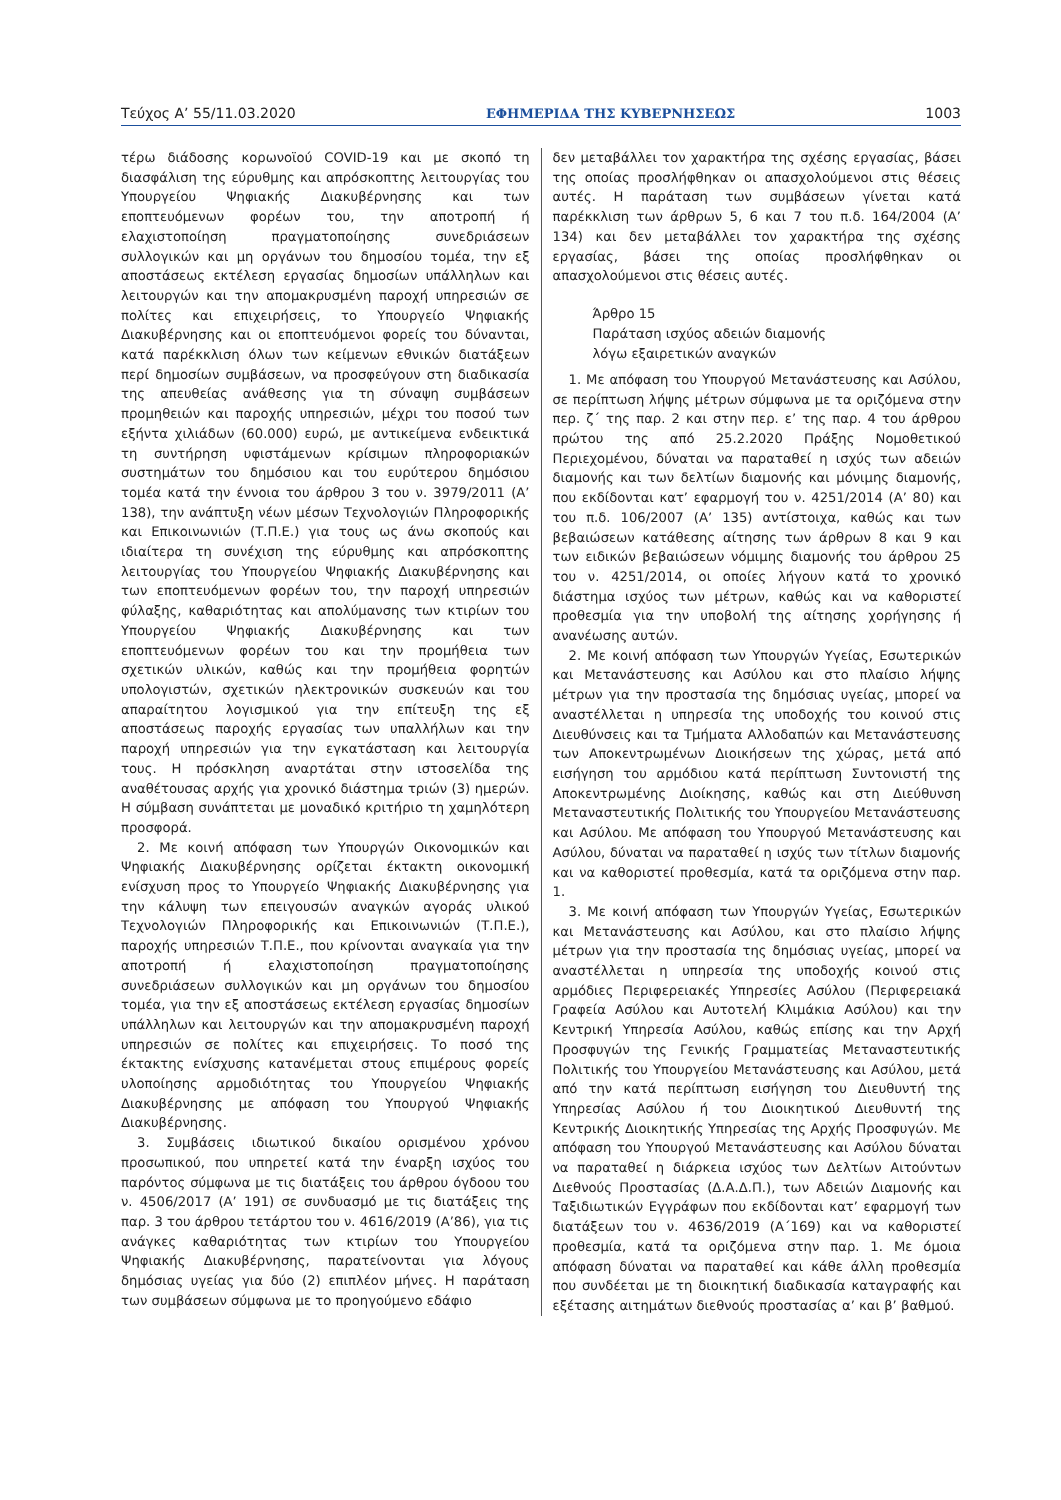Τεύχος Α’ 55/11.03.2020 ΕΦΗΜΕΡΙΔΑ ΤΗΣ ΚΥΒΕΡΝΗΣΕΩΣ 1003
τέρω διάδοσης κορωνοϊού COVID-19 και με σκοπό τη διασφάλιση της εύρυθμης και απρόσκοπτης λειτουργίας του Υπουργείου Ψηφιακής Διακυβέρνησης και των εποπτευόμενων φορέων του, την αποτροπή ή ελαχιστοποίηση πραγματοποίησης συνεδριάσεων συλλογικών και μη οργάνων του δημοσίου τομέα, την εξ αποστάσεως εκτέλεση εργασίας δημοσίων υπάλληλων και λειτουργών και την απομακρυσμένη παροχή υπηρεσιών σε πολίτες και επιχειρήσεις, το Υπουργείο Ψηφιακής Διακυβέρνησης και οι εποπτευόμενοι φορείς του δύνανται, κατά παρέκκλιση όλων των κείμενων εθνικών διατάξεων περί δημοσίων συμβάσεων, να προσφεύγουν στη διαδικασία της απευθείας ανάθεσης για τη σύναψη συμβάσεων προμηθειών και παροχής υπηρεσιών, μέχρι του ποσού των εξήντα χιλιάδων (60.000) ευρώ, με αντικείμενα ενδεικτικά τη συντήρηση υφιστάμενων κρίσιμων πληροφοριακών συστημάτων του δημόσιου και του ευρύτερου δημόσιου τομέα κατά την έννοια του άρθρου 3 του ν. 3979/2011 (Α’ 138), την ανάπτυξη νέων μέσων Τεχνολογιών Πληροφορικής και Επικοινωνιών (Τ.Π.Ε.) για τους ως άνω σκοπούς και ιδιαίτερα τη συνέχιση της εύρυθμης και απρόσκοπτης λειτουργίας του Υπουργείου Ψηφιακής Διακυβέρνησης και των εποπτευόμενων φορέων του, την παροχή υπηρεσιών φύλαξης, καθαριότητας και απολύμανσης των κτιρίων του Υπουργείου Ψηφιακής Διακυβέρνησης και των εποπτευόμενων φορέων του και την προμήθεια των σχετικών υλικών, καθώς και την προμήθεια φορητών υπολογιστών, σχετικών ηλεκτρονικών συσκευών και του απαραίτητου λογισμικού για την επίτευξη της εξ αποστάσεως παροχής εργασίας των υπαλλήλων και την παροχή υπηρεσιών για την εγκατάσταση και λειτουργία τους. Η πρόσκληση αναρτάται στην ιστοσελίδα της αναθέτουσας αρχής για χρονικό διάστημα τριών (3) ημερών. Η σύμβαση συνάπτεται με μοναδικό κριτήριο τη χαμηλότερη προσφορά.
2. Με κοινή απόφαση των Υπουργών Οικονομικών και Ψηφιακής Διακυβέρνησης ορίζεται έκτακτη οικονομική ενίσχυση προς το Υπουργείο Ψηφιακής Διακυβέρνησης για την κάλυψη των επειγουσών αναγκών αγοράς υλικού Τεχνολογιών Πληροφορικής και Επικοινωνιών (Τ.Π.Ε.), παροχής υπηρεσιών Τ.Π.Ε., που κρίνονται αναγκαία για την αποτροπή ή ελαχιστοποίηση πραγματοποίησης συνεδριάσεων συλλογικών και μη οργάνων του δημοσίου τομέα, για την εξ αποστάσεως εκτέλεση εργασίας δημοσίων υπάλληλων και λειτουργών και την απομακρυσμένη παροχή υπηρεσιών σε πολίτες και επιχειρήσεις. Το ποσό της έκτακτης ενίσχυσης κατανέμεται στους επιμέρους φορείς υλοποίησης αρμοδιότητας του Υπουργείου Ψηφιακής Διακυβέρνησης με απόφαση του Υπουργού Ψηφιακής Διακυβέρνησης.
3. Συμβάσεις ιδιωτικού δικαίου ορισμένου χρόνου προσωπικού, που υπηρετεί κατά την έναρξη ισχύος του παρόντος σύμφωνα με τις διατάξεις του άρθρου όγδοου του ν. 4506/2017 (Α’ 191) σε συνδυασμό με τις διατάξεις της παρ. 3 του άρθρου τετάρτου του ν. 4616/2019 (Α’86), για τις ανάγκες καθαριότητας των κτιρίων του Υπουργείου Ψηφιακής Διακυβέρνησης, παρατείνονται για λόγους δημόσιας υγείας για δύο (2) επιπλέον μήνες. Η παράταση των συμβάσεων σύμφωνα με το προηγούμενο εδάφιο
δεν μεταβάλλει τον χαρακτήρα της σχέσης εργασίας, βάσει της οποίας προσλήφθηκαν οι απασχολούμενοι στις θέσεις αυτές. Η παράταση των συμβάσεων γίνεται κατά παρέκκλιση των άρθρων 5, 6 και 7 του π.δ. 164/2004 (Α’ 134) και δεν μεταβάλλει τον χαρακτήρα της σχέσης εργασίας, βάσει της οποίας προσλήφθηκαν οι απασχολούμενοι στις θέσεις αυτές.
Άρθρο 15
Παράταση ισχύος αδειών διαμονής
λόγω εξαιρετικών αναγκών
1. Με απόφαση του Υπουργού Μετανάστευσης και Ασύλου, σε περίπτωση λήψης μέτρων σύμφωνα με τα οριζόμενα στην περ. ζ΄ της παρ. 2 και στην περ. ε’ της παρ. 4 του άρθρου πρώτου της από 25.2.2020 Πράξης Νομοθετικού Περιεχομένου, δύναται να παραταθεί η ισχύς των αδειών διαμονής και των δελτίων διαμονής και μόνιμης διαμονής, που εκδίδονται κατ’ εφαρμογή του ν. 4251/2014 (Α’ 80) και του π.δ. 106/2007 (Α’ 135) αντίστοιχα, καθώς και των βεβαιώσεων κατάθεσης αίτησης των άρθρων 8 και 9 και των ειδικών βεβαιώσεων νόμιμης διαμονής του άρθρου 25 του ν. 4251/2014, οι οποίες λήγουν κατά το χρονικό διάστημα ισχύος των μέτρων, καθώς και να καθοριστεί προθεσμία για την υποβολή της αίτησης χορήγησης ή ανανέωσης αυτών.
2. Με κοινή απόφαση των Υπουργών Υγείας, Εσωτερικών και Μετανάστευσης και Ασύλου και στο πλαίσιο λήψης μέτρων για την προστασία της δημόσιας υγείας, μπορεί να αναστέλλεται η υπηρεσία της υποδοχής του κοινού στις Διευθύνσεις και τα Τμήματα Αλλοδαπών και Μετανάστευσης των Αποκεντρωμένων Διοικήσεων της χώρας, μετά από εισήγηση του αρμόδιου κατά περίπτωση Συντονιστή της Αποκεντρωμένης Διοίκησης, καθώς και στη Διεύθυνση Μεταναστευτικής Πολιτικής του Υπουργείου Μετανάστευσης και Ασύλου. Με απόφαση του Υπουργού Μετανάστευσης και Ασύλου, δύναται να παραταθεί η ισχύς των τίτλων διαμονής και να καθοριστεί προθεσμία, κατά τα οριζόμενα στην παρ. 1.
3. Με κοινή απόφαση των Υπουργών Υγείας, Εσωτερικών και Μετανάστευσης και Ασύλου, και στο πλαίσιο λήψης μέτρων για την προστασία της δημόσιας υγείας, μπορεί να αναστέλλεται η υπηρεσία της υποδοχής κοινού στις αρμόδιες Περιφερειακές Υπηρεσίες Ασύλου (Περιφερειακά Γραφεία Ασύλου και Αυτοτελή Κλιμάκια Ασύλου) και την Κεντρική Υπηρεσία Ασύλου, καθώς επίσης και την Αρχή Προσφυγών της Γενικής Γραμματείας Μεταναστευτικής Πολιτικής του Υπουργείου Μετανάστευσης και Ασύλου, μετά από την κατά περίπτωση εισήγηση του Διευθυντή της Υπηρεσίας Ασύλου ή του Διοικητικού Διευθυντή της Κεντρικής Διοικητικής Υπηρεσίας της Αρχής Προσφυγών. Με απόφαση του Υπουργού Μετανάστευσης και Ασύλου δύναται να παραταθεί η διάρκεια ισχύος των Δελτίων Αιτούντων Διεθνούς Προστασίας (Δ.Α.Δ.Π.), των Αδειών Διαμονής και Ταξιδιωτικών Εγγράφων που εκδίδονται κατ’ εφαρμογή των διατάξεων του ν. 4636/2019 (Α΄169) και να καθοριστεί προθεσμία, κατά τα οριζόμενα στην παρ. 1. Με όμοια απόφαση δύναται να παραταθεί και κάθε άλλη προθεσμία που συνδέεται με τη διοικητική διαδικασία καταγραφής και εξέτασης αιτημάτων διεθνούς προστασίας α’ και β’ βαθμού.